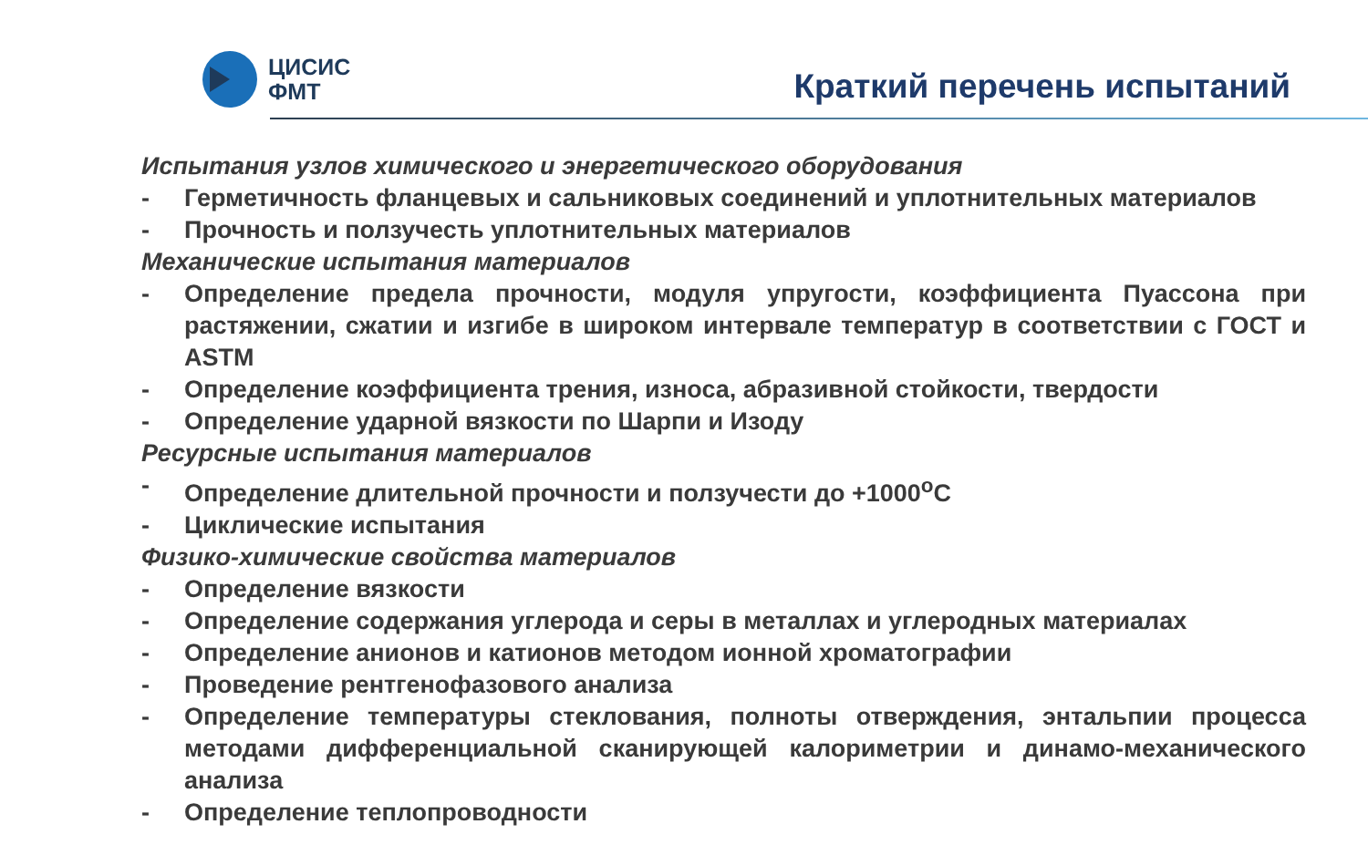ЦИСИС
ФМТ
Краткий перечень испытаний
Испытания узлов химического и энергетического оборудования
- Герметичность фланцевых и сальниковых соединений и уплотнительных материалов
- Прочность и ползучесть уплотнительных материалов
Механические испытания материалов
- Определение предела прочности, модуля упругости, коэффициента Пуассона при растяжении, сжатии и изгибе в широком интервале температур в соответствии с ГОСТ и ASTM
- Определение коэффициента трения, износа, абразивной стойкости, твердости
- Определение ударной вязкости по Шарпи и Изоду
Ресурсные испытания материалов
- Определение длительной прочности и ползучести до +1000<sup>о</sup>С
- Циклические испытания
Физико-химические свойства материалов
- Определение вязкости
- Определение содержания углерода и серы в металлах и углеродных материалах
- Определение анионов и катионов методом ионной хроматографии
- Проведение рентгенофазового анализа
- Определение температуры стеклования, полноты отверждения, энтальпии процесса методами дифференциальной сканирующей калориметрии и динамо-механического анализа
- Определение теплопроводности